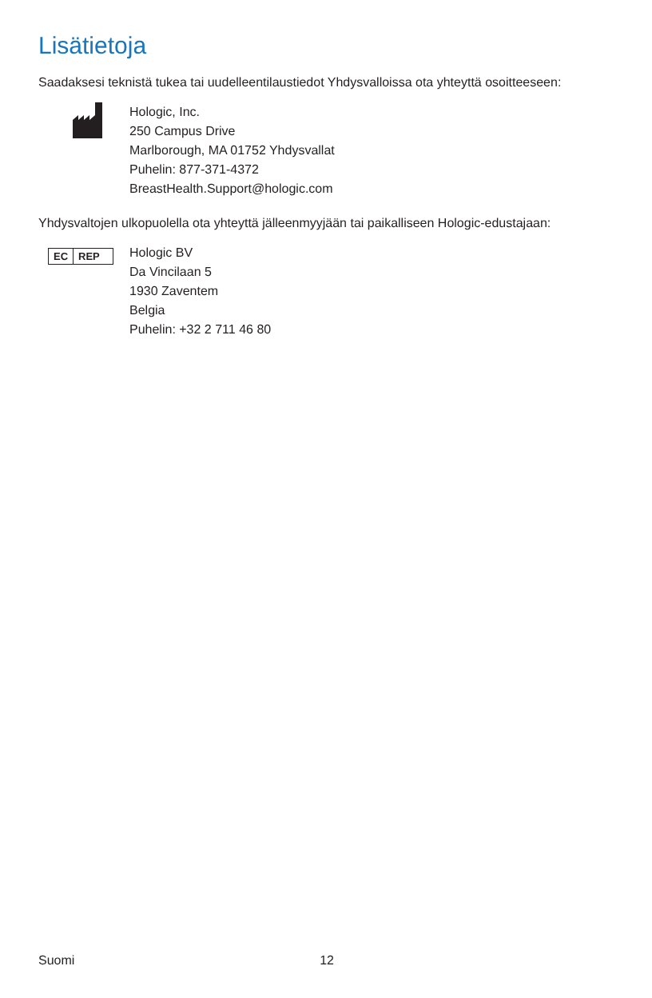Lisätietoja
Saadaksesi teknistä tukea tai uudelleentilaustiedot Yhdysvalloissa ota yhteyttä osoitteeseen:
Hologic, Inc.
250 Campus Drive
Marlborough, MA 01752 Yhdysvallat
Puhelin: 877-371-4372
BreastHealth.Support@hologic.com
Yhdysvaltojen ulkopuolella ota yhteyttä jälleenmyyjään tai paikalliseen Hologic-edustajaan:
EC REP
Hologic BV
Da Vincilaan 5
1930 Zaventem
Belgia
Puhelin: +32 2 711 46 80
Suomi 12